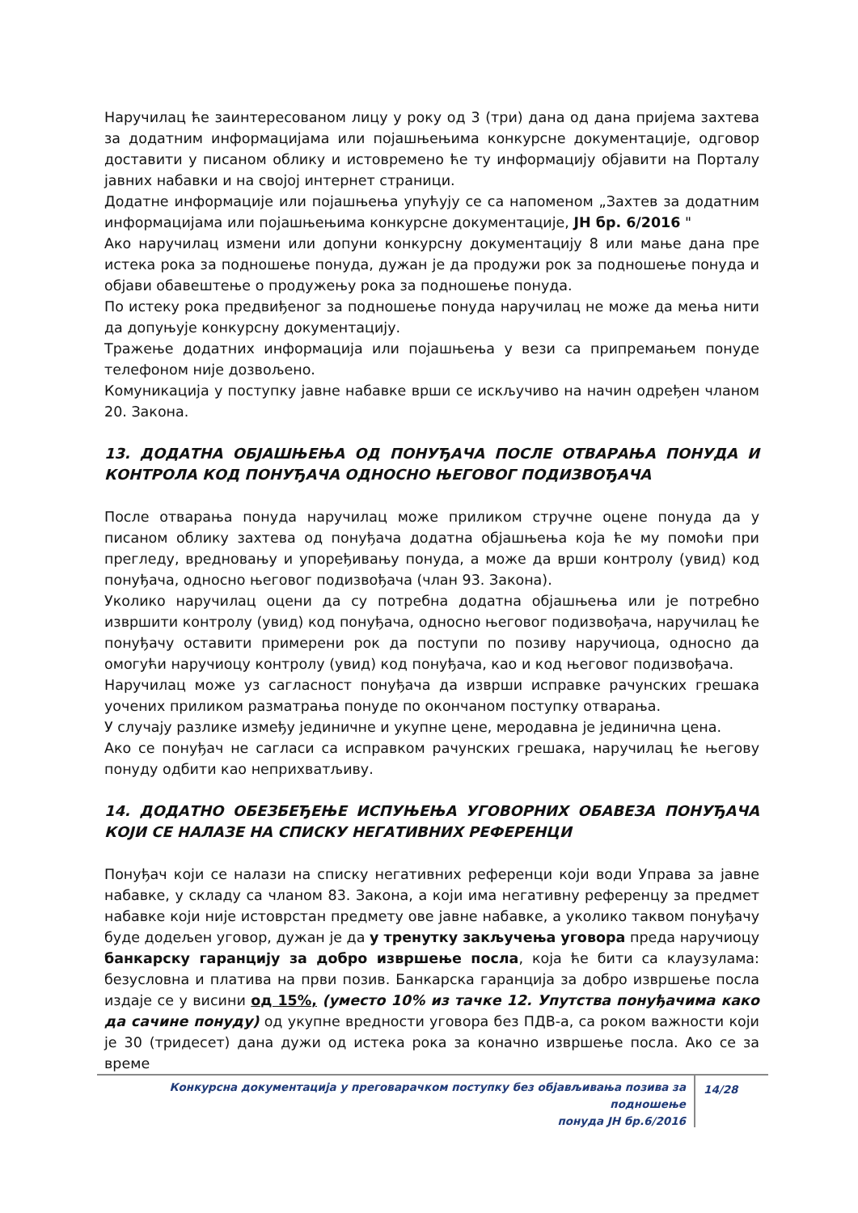Наручилац ће заинтересованом лицу у року од 3 (три) дана од дана пријема захтева за додатним информацијама или појашњењима конкурсне документације, одговор доставити у писаном облику и истовремено ће ту информацију објавити на Порталу јавних набавки и на својој интернет страници.
Додатне информације или појашњења упућују се са напоменом „Захтев за додатним информацијама или појашњењима конкурсне документације, ЈН бр. 6/2016 "
Ако наручилац измени или допуни конкурсну документацију 8 или мање дана пре истека рока за подношење понуда, дужан је да продужи рок за подношење понуда и објави обавештење о продужењу рока за подношење понуда.
По истеку рока предвиђеног за подношење понуда наручилац не може да мења нити да допуњује конкурсну документацију.
Тражење додатних информација или појашњења у вези са припремањем понуде телефоном није дозвољено.
Комуникација у поступку јавне набавке врши се искључиво на начин одређен чланом 20. Закона.
13. ДОДАТНА ОБЈАШЊЕЊА ОД ПОНУЂАЧА ПОСЛЕ ОТВАРАЊА ПОНУДА И КОНТРОЛА КОД ПОНУЂАЧА ОДНОСНО ЊЕГОВОГ ПОДИЗВОЂАЧА
После отварања понуда наручилац може приликом стручне оцене понуда да у писаном облику захтева од понуђача додатна објашњења која ће му помоћи при прегледу, вредновању и упоређивању понуда, а може да врши контролу (увид) код понуђача, односно његовог подизвођача (члан 93. Закона).
Уколико наручилац оцени да су потребна додатна објашњења или је потребно извршити контролу (увид) код понуђача, односно његовог подизвођача, наручилац ће понуђачу оставити примерени рок да поступи по позиву наручиоца, односно да омогући наручиоцу контролу (увид) код понуђача, као и код његовог подизвођача.
Наручилац може уз сагласност понуђача да изврши исправке рачунских грешака уочених приликом разматрања понуде по окончаном поступку отварања.
У случају разлике између јединичне и укупне цене, меродавна је јединична цена.
Ако се понуђач не сагласи са исправком рачунских грешака, наручилац ће његову понуду одбити као неприхватљиву.
14. ДОДАТНО ОБЕЗБЕЂЕЊЕ ИСПУЊЕЊА УГОВОРНИХ ОБАВЕЗА ПОНУЂАЧА КОЈИ СЕ НАЛАЗЕ НА СПИСКУ НЕГАТИВНИХ РЕФЕРЕНЦИ
Понуђач који се налази на списку негативних референци који води Управа за јавне набавке, у складу са чланом 83. Закона, а који има негативну референцу за предмет набавке који није истоврстан предмету ове јавне набавке, а уколико таквом понуђачу буде додељен уговор, дужан је да у тренутку закључења уговора преда наручиоцу банкарску гаранцију за добро извршење посла, која ће бити са клаузулама: безусловна и платива на први позив. Банкарска гаранција за добро извршење посла издаје се у висини од 15%, (уместо 10% из тачке 12. Упутства понуђачима како да сачине понуду) од укупне вредности уговора без ПДВ-а, са роком важности који је 30 (тридесет) дана дужи од истека рока за коначно извршење посла. Ако се за време
Конкурсна документација у преговарачком поступку без објављивања позива за подношење
понуда ЈН бр.6/2016
14/28